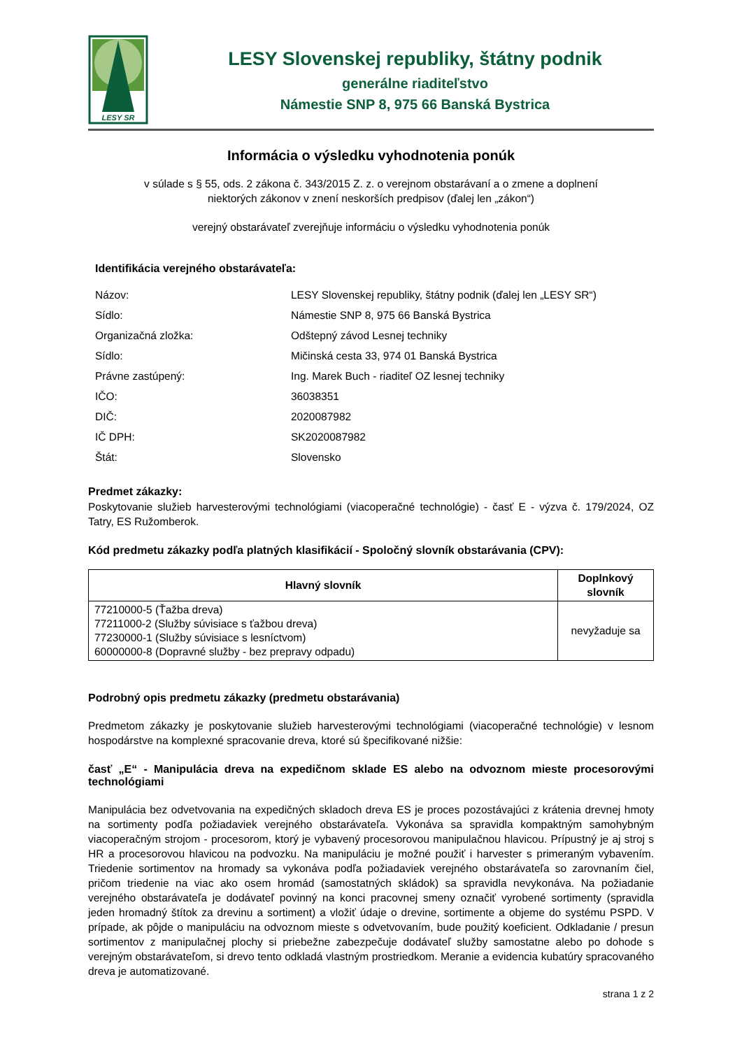LESY SR
LESY Slovenskej republiky, štátny podnik
generálne riaditeľstvo
Námestie SNP 8, 975 66 Banská Bystrica
Informácia o výsledku vyhodnotenia ponúk
v súlade s § 55, ods. 2 zákona č. 343/2015 Z. z. o verejnom obstarávaní a o zmene a doplnení
niektorých zákonov v znení neskorších predpisov (ďalej len „zákon“)
verejný obstarávateľ zverejňuje informáciu o výsledku vyhodnotenia ponúk
Identifikácia verejného obstarávateľa:
| Názov: | LESY Slovenskej republiky, štátny podnik (ďalej len „LESY SR“) |
| Sídlo: | Námestie SNP 8, 975 66 Banská Bystrica |
| Organizačná zložka: | Odštepný závod Lesnej techniky |
| Sídlo: | Mičinská cesta 33, 974 01 Banská Bystrica |
| Právne zastúpený: | Ing. Marek Buch - riaditeľ OZ lesnej techniky |
| IČO: | 36038351 |
| DIČ: | 2020087982 |
| IČ DPH: | SK2020087982 |
| Štát: | Slovensko |
Predmet zákazky:
Poskytovanie služieb harvesterovými technológiami (viacoperačné technológie) - časť E - výzva č. 179/2024, OZ Tatry, ES Ružomberok.
Kód predmetu zákazky podľa platných klasifikácií - Spoločný slovník obstarávania (CPV):
| Hlavný slovník | Doplnkový slovník |
| --- | --- |
| 77210000-5 (Ťažba dreva) 77211000-2 (Služby súvisiace s ťažbou dreva) 77230000-1 (Služby súvisiace s lesníctvom) 60000000-8 (Dopravné služby - bez prepravy odpadu) | nevyžaduje sa |
Podrobný opis predmetu zákazky (predmetu obstarávania)
Predmetom zákazky je poskytovanie služieb harvesterovými technológiami (viacoperačné technológie) v lesnom hospodárstve na komplexné spracovanie dreva, ktoré sú špecifikované nižšie:
časť „E“ - Manipulácia dreva na expedičnom sklade ES alebo na odvoznom mieste procesorovými technológiami
Manipulácia bez odvetvovania na expedičných skladoch dreva ES je proces pozostávajúci z krátenia drevnej hmoty na sortimenty podľa požiadaviek verejného obstarávateľa. Vykonáva sa spravidla kompaktným samohybným viacoperačným strojom - procesorom, ktorý je vybavený procesorovou manipulačnou hlavicou. Prípustný je aj stroj s HR a procesorovou hlavicou na podvozku. Na manipuláciu je možné použiť i harvester s primeraným vybavením. Triedenie sortimentov na hromady sa vykonáva podľa požiadaviek verejného obstarávateľa so zarovnaním čiel, pričom triedenie na viac ako osem hromád (samostatných skládok) sa spravidla nevykonáva. Na požiadanie verejného obstarávateľa je dodávateľ povinný na konci pracovnej smeny označiť vyrobené sortimenty (spravidla jeden hromadný štítok za drevinu a sortiment) a vložiť údaje o drevine, sortimente a objeme do systému PSPD. V prípade, ak pôjde o manipuláciu na odvoznom mieste s odvetvovaním, bude použitý koeficient. Odkladanie / presun sortimentov z manipulačnej plochy si priebežne zabezpečuje dodávateľ služby samostatne alebo po dohode s verejným obstarávateľom, si drevo tento odkladá vlastným prostriedkom. Meranie a evidencia kubatúry spracovaného dreva je automatizované.
strana 1 z 2